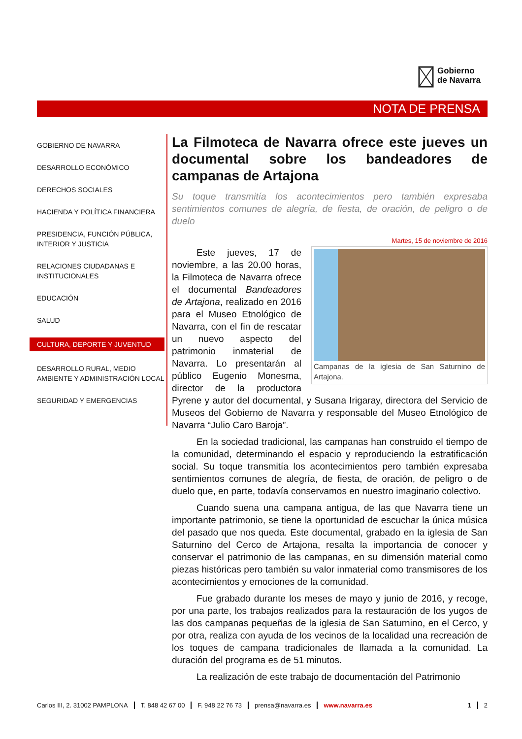Gobierno
de Navarra
NOTA DE PRENSA
GOBIERNO DE NAVARRA
DESARROLLO ECONÓMICO
DERECHOS SOCIALES
HACIENDA Y POLÍTICA FINANCIERA
PRESIDENCIA, FUNCIÓN PÚBLICA, INTERIOR Y JUSTICIA
RELACIONES CIUDADANAS E INSTITUCIONALES
EDUCACIÓN
SALUD
CULTURA, DEPORTE Y JUVENTUD
DESARROLLO RURAL, MEDIO AMBIENTE Y ADMINISTRACIÓN LOCAL
SEGURIDAD Y EMERGENCIAS
La Filmoteca de Navarra ofrece este jueves un documental sobre los bandeadores de campanas de Artajona
Su toque transmitía los acontecimientos pero también expresaba sentimientos comunes de alegría, de fiesta, de oración, de peligro o de duelo
Martes, 15 de noviembre de 2016
Campanas de la iglesia de San Saturnino de Artajona.
Este jueves, 17 de noviembre, a las 20.00 horas, la Filmoteca de Navarra ofrece el documental Bandeadores de Artajona, realizado en 2016 para el Museo Etnológico de Navarra, con el fin de rescatar un nuevo aspecto del patrimonio inmaterial de Navarra. Lo presentarán al público Eugenio Monesma, director de la productora Pyrene y autor del documental, y Susana Irigaray, directora del Servicio de Museos del Gobierno de Navarra y responsable del Museo Etnológico de Navarra “Julio Caro Baroja”.
En la sociedad tradicional, las campanas han construido el tiempo de la comunidad, determinando el espacio y reproduciendo la estratificación social. Su toque transmitía los acontecimientos pero también expresaba sentimientos comunes de alegría, de fiesta, de oración, de peligro o de duelo que, en parte, todavía conservamos en nuestro imaginario colectivo.
Cuando suena una campana antigua, de las que Navarra tiene un importante patrimonio, se tiene la oportunidad de escuchar la única música del pasado que nos queda. Este documental, grabado en la iglesia de San Saturnino del Cerco de Artajona, resalta la importancia de conocer y conservar el patrimonio de las campanas, en su dimensión material como piezas históricas pero también su valor inmaterial como transmisores de los acontecimientos y emociones de la comunidad.
Fue grabado durante los meses de mayo y junio de 2016, y recoge, por una parte, los trabajos realizados para la restauración de los yugos de las dos campanas pequeñas de la iglesia de San Saturnino, en el Cerco, y por otra, realiza con ayuda de los vecinos de la localidad una recreación de los toques de campana tradicionales de llamada a la comunidad. La duración del programa es de 51 minutos.
La realización de este trabajo de documentación del Patrimonio
Carlos III, 2. 31002 PAMPLONA T. 848 42 67 00 F. 948 22 76 73 prensa@navarra.es www.navarra.es 1 2